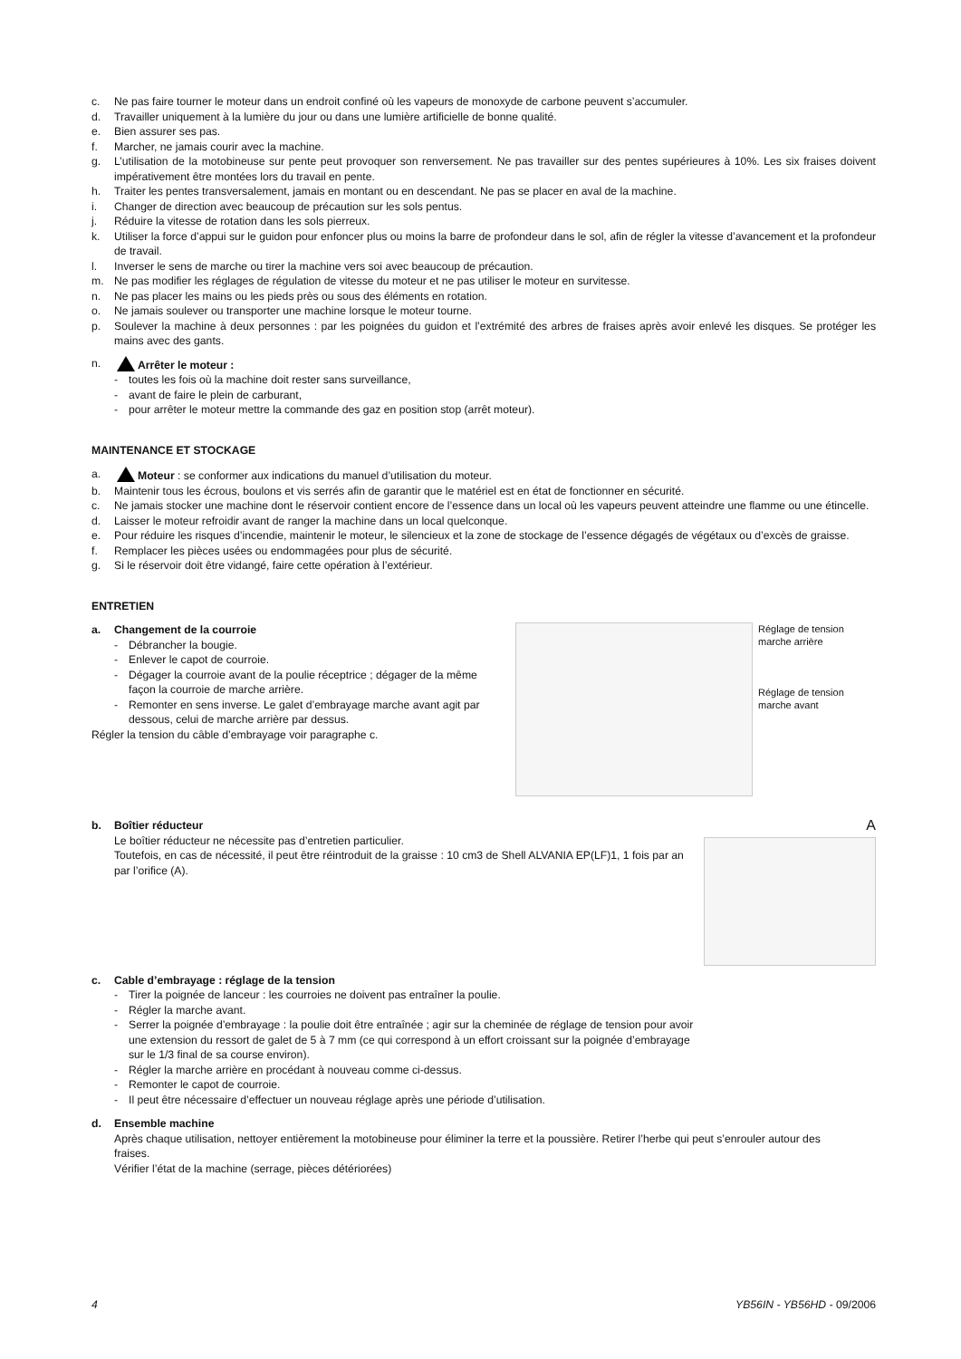c. Ne pas faire tourner le moteur dans un endroit confiné où les vapeurs de monoxyde de carbone peuvent s’accumuler.
d. Travailler uniquement à la lumière du jour ou dans une lumière artificielle de bonne qualité.
e. Bien assurer ses pas.
f. Marcher, ne jamais courir avec la machine.
g. L’utilisation de la motobineuse sur pente peut provoquer son renversement. Ne pas travailler sur des pentes supérieures à 10%. Les six fraises doivent impérativement être montées lors du travail en pente.
h. Traiter les pentes transversalement, jamais en montant ou en descendant. Ne pas se placer en aval de la machine.
i. Changer de direction avec beaucoup de précaution sur les sols pentus.
j. Réduire la vitesse de rotation dans les sols pierreux.
k. Utiliser la force d’appui sur le guidon pour enfoncer plus ou moins la barre de profondeur dans le sol, afin de régler la vitesse d’avancement et la profondeur de travail.
l. Inverser le sens de marche ou tirer la machine vers soi avec beaucoup de précaution.
m. Ne pas modifier les réglages de régulation de vitesse du moteur et ne pas utiliser le moteur en survitesse.
n. Ne pas placer les mains ou les pieds près ou sous des éléments en rotation.
o. Ne jamais soulever ou transporter une machine lorsque le moteur tourne.
p. Soulever la machine à deux personnes : par les poignées du guidon et l’extrémité des arbres de fraises après avoir enlevé les disques. Se protéger les mains avec des gants.
n. Arrêter le moteur :
- toutes les fois où la machine doit rester sans surveillance,
- avant de faire le plein de carburant,
- pour arrêter le moteur mettre la commande des gaz en position stop (arrêt moteur).
MAINTENANCE ET STOCKAGE
a. Moteur : se conformer aux indications du manuel d’utilisation du moteur.
b. Maintenir tous les écrous, boulons et vis serrés afin de garantir que le matériel est en état de fonctionner en sécurité.
c. Ne jamais stocker une machine dont le réservoir contient encore de l’essence dans un local où les vapeurs peuvent atteindre une flamme ou une étincelle.
d. Laisser le moteur refroidir avant de ranger la machine dans un local quelconque.
e. Pour réduire les risques d’incendie, maintenir le moteur, le silencieux et la zone de stockage de l’essence dégagés de végétaux ou d’excès de graisse.
f. Remplacer les pièces usées ou endommagées pour plus de sécurité.
g. Si le réservoir doit être vidangé, faire cette opération à l’extérieur.
ENTRETIEN
a. Changement de la courroie
- Débrancher la bougie.
- Enlever le capot de courroie.
- Dégager la courroie avant de la poulie réceptrice ; dégager de la même façon la courroie de marche arrière.
- Remonter en sens inverse. Le galet d’embrayage marche avant agit par dessous, celui de marche arrière par dessus.
Régler la tension du câble d’embrayage voir paragraphe c.
Réglage de tension marche arrière
Réglage de tension marche avant
b. Boîtier réducteur
Le boîtier réducteur ne nécessite pas d’entretien particulier.
Toutefois, en cas de nécessité, il peut être réintroduit de la graisse : 10 cm3 de Shell ALVANIA EP(LF)1, 1 fois par an par l’orifice (A).
A
c. Cable d’embrayage : réglage de la tension
- Tirer la poignée de lanceur : les courroies ne doivent pas entraîner la poulie.
- Régler la marche avant.
- Serrer la poignée d’embrayage : la poulie doit être entraînée ; agir sur la cheminée de réglage de tension pour avoir une extension du ressort de galet de 5 à 7 mm (ce qui correspond à un effort croissant sur la poignée d’embrayage sur le 1/3 final de sa course environ).
- Régler la marche arrière en procédant à nouveau comme ci-dessus.
- Remonter le capot de courroie.
- Il peut être nécessaire d’effectuer un nouveau réglage après une période d’utilisation.
d. Ensemble machine
Après chaque utilisation, nettoyer entièrement la motobineuse pour éliminer la terre et la poussière. Retirer l’herbe qui peut s’enrouler autour des fraises.
Vérifier l’état de la machine (serrage, pièces détériorées)
4 YB56IN - YB56HD - 09/2006